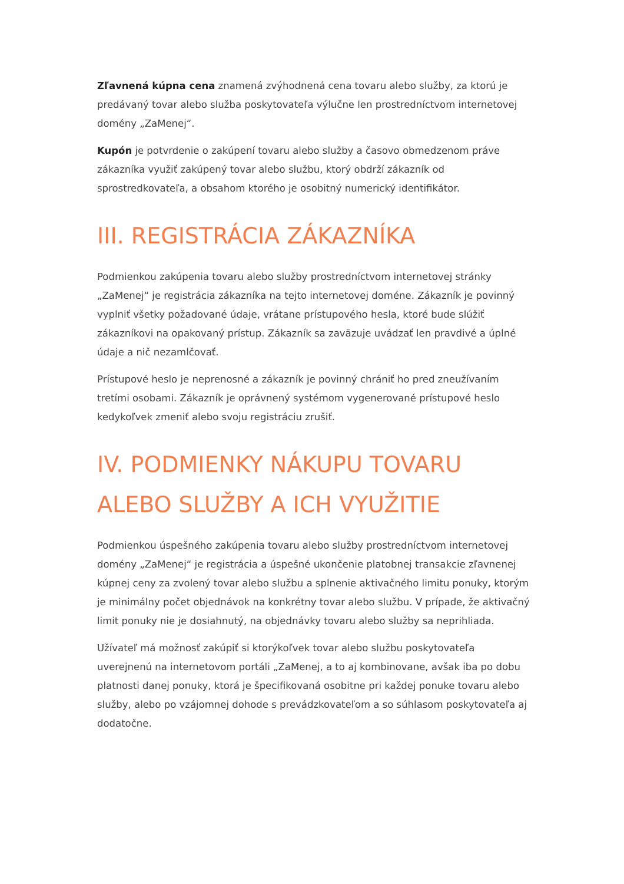Zľavnená kúpna cena znamená zvýhodnená cena tovaru alebo služby, za ktorú je predávaný tovar alebo služba poskytovateľa výlučne len prostredníctvom internetovej domény „ZaMenej“.
Kupón je potvrdenie o zakúpení tovaru alebo služby a časovo obmedzenom práve zákazníka využiť zakúpený tovar alebo službu, ktorý obdrží zákazník od sprostredkovateľa, a obsahom ktorého je osobitný numerický identifikátor.
III. REGISTRÁCIA ZÁKAZNÍKA
Podmienkou zakúpenia tovaru alebo služby prostredníctvom internetovej stránky „ZaMenej“ je registrácia zákazníka na tejto internetovej doméne. Zákazník je povinný vyplniť všetky požadované údaje, vrátane prístupového hesla, ktoré bude slúžiť zákazníkovi na opakovaný prístup. Zákazník sa zaväzuje uvádzať len pravdivé a úplné údaje a nič nezamlčovať.
Prístupové heslo je neprenosné a zákazník je povinný chrániť ho pred zneužívaním tretími osobami. Zákazník je oprávnený systémom vygenerované prístupové heslo kedykoľvek zmeniť alebo svoju registráciu zrušiť.
IV. PODMIENKY NÁKUPU TOVARU ALEBO SLUŽBY A ICH VYUŽITIE
Podmienkou úspešného zakúpenia tovaru alebo služby prostredníctvom internetovej domény „ZaMenej“ je registrácia a úspešné ukončenie platobnej transakcie zľavnenej kúpnej ceny za zvolený tovar alebo službu a splnenie aktivačného limitu ponuky, ktorým je minimálny počet objednávok na konkrétny tovar alebo službu. V prípade, že aktivačný limit ponuky nie je dosiahnutý, na objednávky tovaru alebo služby sa neprihliada.
Užívateľ má možnosť zakúpiť si ktorýkoľvek tovar alebo službu poskytovateľa uverejnenú na internetovom portáli „ZaMenej, a to aj kombinovane, avšak iba po dobu platnosti danej ponuky, ktorá je špecifikovaná osobitne pri každej ponuke tovaru alebo služby, alebo po vzájomnej dohode s prevádzkovateľom a so súhlasom poskytovateľa aj dodatočne.